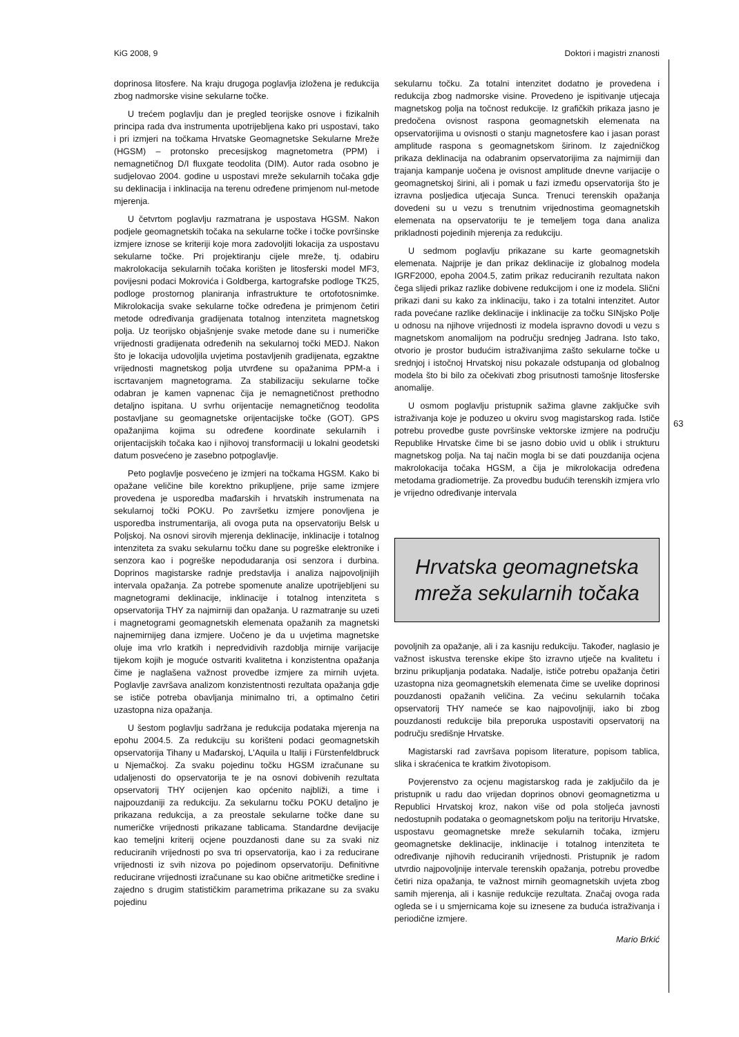KiG 2008, 9 Doktori i magistri znanosti
63
doprinosa litosfere. Na kraju drugoga poglavlja izložena je redukcija zbog nadmorske visine sekularne točke.
U trećem poglavlju dan je pregled teorijske osnove i fizikalnih principa rada dva instrumenta upotrijebljena kako pri uspostavi, tako i pri izmjeri na točkama Hrvatske Geomagnetske Sekularne Mreže (HGSM) – protonsko precesijskog magnetometra (PPM) i nemagnetičnog D/I fluxgate teodolita (DIM). Autor rada osobno je sudjelovao 2004. godine u uspostavi mreže sekularnih točaka gdje su deklinacija i inklinacija na terenu određene primjenom nul-metode mjerenja.
U četvrtom poglavlju razmatrana je uspostava HGSM. Nakon podjele geomagnetskih točaka na sekularne točke i točke površinske izmjere iznose se kriteriji koje mora zadovoljiti lokacija za uspostavu sekularne točke. Pri projektiranju cijele mreže, tj. odabiru makrolokacija sekularnih točaka korišten je litosferski model MF3, povijesni podaci Mokrovića i Goldberga, kartografske podloge TK25, podloge prostornog planiranja infrastrukture te ortofotosnimke. Mikrolokacija svake sekularne točke određena je primjenom četiri metode određivanja gradijenata totalnog intenziteta magnetskog polja. Uz teorijsko objašnjenje svake metode dane su i numeričke vrijednosti gradijenata određenih na sekularnoj točki MEDJ. Nakon što je lokacija udovoljila uvjetima postavljenih gradijenata, egzaktne vrijednosti magnetskog polja utvrđene su opažanima PPM-a i iscrtavanjem magnetograma. Za stabilizaciju sekularne točke odabran je kamen vapnenac čija je nemagnetičnost prethodno detaljno ispitana. U svrhu orijentacije nemagnetičnog teodolita postavljane su geomagnetske orijentacijske točke (GOT). GPS opažanjima kojima su određene koordinate sekularnih i orijentacijskih točaka kao i njihovoj transformaciji u lokalni geodetski datum posvećeno je zasebno potpoglavlje.
Peto poglavlje posvećeno je izmjeri na točkama HGSM. Kako bi opažane veličine bile korektno prikupljene, prije same izmjere provedena je usporedba mađarskih i hrvatskih instrumenata na sekularnoj točki POKU. Po završetku izmjere ponovljena je usporedba instrumentarija, ali ovoga puta na opservatoriju Belsk u Poljskoj. Na osnovi sirovih mjerenja deklinacije, inklinacije i totalnog intenziteta za svaku sekularnu točku dane su pogreške elektronike i senzora kao i pogreške nepodudaranja osi senzora i durbina. Doprinos magistarske radnje predstavlja i analiza najpovoljnijih intervala opažanja. Za potrebe spomenute analize upotrijebljeni su magnetogrami deklinacije, inklinacije i totalnog intenziteta s opservatorija THY za najmirniji dan opažanja. U razmatranje su uzeti i magnetogrami geomagnetskih elemenata opažanih za magnetski najnemirnijeg dana izmjere. Uočeno je da u uvjetima magnetske oluje ima vrlo kratkih i nepredvidivih razdoblja mirnije varijacije tijekom kojih je moguće ostvariti kvalitetna i konzistentna opažanja čime je naglašena važnost provedbe izmjere za mirnih uvjeta. Poglavlje završava analizom konzistentnosti rezultata opažanja gdje se ističe potreba obavljanja minimalno tri, a optimalno četiri uzastopna niza opažanja.
U šestom poglavlju sadržana je redukcija podataka mjerenja na epohu 2004.5. Za redukciju su korišteni podaci geomagnetskih opservatorija Tihany u Mađarskoj, L'Aquila u Italiji i Fürstenfeldbruck u Njemačkoj. Za svaku pojedinu točku HGSM izračunane su udaljenosti do opservatorija te je na osnovi dobivenih rezultata opservatorij THY ocijenjen kao općenito najbliži, a time i najpouzdaniji za redukciju. Za sekularnu točku POKU detaljno je prikazana redukcija, a za preostale sekularne točke dane su numeričke vrijednosti prikazane tablicama. Standardne devijacije kao temeljni kriterij ocjene pouzdanosti dane su za svaki niz reduciranih vrijednosti po sva tri opservatorija, kao i za reducirane vrijednosti iz svih nizova po pojedinom opservatoriju. Definitivne reducirane vrijednosti izračunane su kao obične aritmetičke sredine i zajedno s drugim statističkim parametrima prikazane su za svaku pojedinu
sekularnu točku. Za totalni intenzitet dodatno je provedena i redukcija zbog nadmorske visine. Provedeno je ispitivanje utjecaja magnetskog polja na točnost redukcije. Iz grafičkih prikaza jasno je predočena ovisnost raspona geomagnetskih elemenata na opservatorijima u ovisnosti o stanju magnetosfere kao i jasan porast amplitude raspona s geomagnetskom širinom. Iz zajedničkog prikaza deklinacija na odabranim opservatorijima za najmirniji dan trajanja kampanje uočena je ovisnost amplitude dnevne varijacije o geomagnetskoj širini, ali i pomak u fazi između opservatorija što je izravna posljedica utjecaja Sunca. Trenuci terenskih opažanja dovedeni su u vezu s trenutnim vrijednostima geomagnetskih elemenata na opservatoriju te je temeljem toga dana analiza prikladnosti pojedinih mjerenja za redukciju.
U sedmom poglavlju prikazane su karte geomagnetskih elemenata. Najprije je dan prikaz deklinacije iz globalnog modela IGRF2000, epoha 2004.5, zatim prikaz reduciranih rezultata nakon čega slijedi prikaz razlike dobivene redukcijom i one iz modela. Slični prikazi dani su kako za inklinaciju, tako i za totalni intenzitet. Autor rada povećane razlike deklinacije i inklinacije za točku SINjsko Polje u odnosu na njihove vrijednosti iz modela ispravno dovodi u vezu s magnetskom anomalijom na području srednjeg Jadrana. Isto tako, otvorio je prostor budućim istraživanjima zašto sekularne točke u srednjoj i istočnoj Hrvatskoj nisu pokazale odstupanja od globalnog modela što bi bilo za očekivati zbog prisutnosti tamošnje litosferske anomalije.
U osmom poglavlju pristupnik sažima glavne zaključke svih istraživanja koje je poduzeo u okviru svog magistarskog rada. Ističe potrebu provedbe guste površinske vektorske izmjere na području Republike Hrvatske čime bi se jasno dobio uvid u oblik i strukturu magnetskog polja. Na taj način mogla bi se dati pouzdanija ocjena makrolokacija točaka HGSM, a čija je mikrolokacija određena metodama gradiometrije. Za provedbu budućih terenskih izmjera vrlo je vrijedno određivanje intervala
Hrvatska geomagnetska
mreža sekularnih točaka
povoljnih za opažanje, ali i za kasniju redukciju. Također, naglasio je važnost iskustva terenske ekipe što izravno utječe na kvalitetu i brzinu prikupljanja podataka. Nadalje, ističe potrebu opažanja četiri uzastopna niza geomagnetskih elemenata čime se uvelike doprinosi pouzdanosti opažanih veličina. Za većinu sekularnih točaka opservatorij THY nameće se kao najpovoljniji, iako bi zbog pouzdanosti redukcije bila preporuka uspostaviti opservatorij na području središnje Hrvatske.
Magistarski rad završava popisom literature, popisom tablica, slika i skraćenica te kratkim životopisom.
Povjerenstvo za ocjenu magistarskog rada je zaključilo da je pristupnik u radu dao vrijedan doprinos obnovi geomagnetizma u Republici Hrvatskoj kroz, nakon više od pola stoljeća javnosti nedostupnih podataka o geomagnetskom polju na teritoriju Hrvatske, uspostavu geomagnetske mreže sekularnih točaka, izmjeru geomagnetske deklinacije, inklinacije i totalnog intenziteta te određivanje njihovih reduciranih vrijednosti. Pristupnik je radom utvrdio najpovoljnije intervale terenskih opažanja, potrebu provedbe četiri niza opažanja, te važnost mirnih geomagnetskih uvjeta zbog samih mjerenja, ali i kasnije redukcije rezultata. Značaj ovoga rada ogleda se i u smjernicama koje su iznesene za buduća istraživanja i periodične izmjere.
Mario Brkić